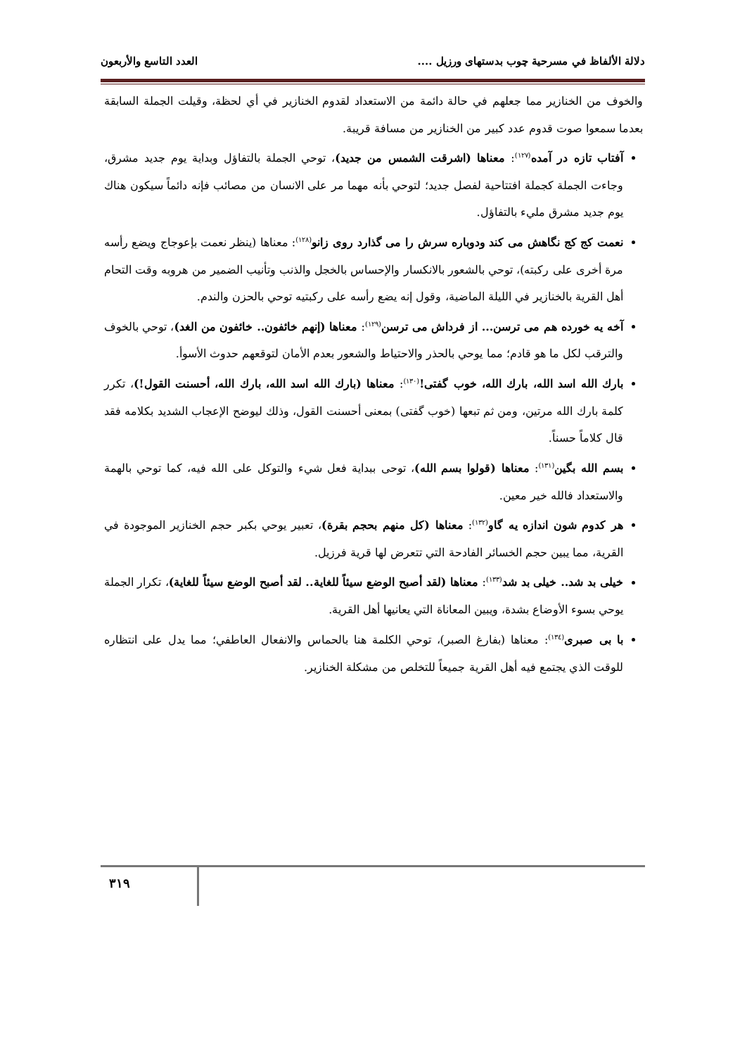دلالة الألفاظ في مسرحية چوب بدستهاى ورزيل .... العدد التاسع والأربعون
والخوف من الخنازير مما جعلهم في حالة دائمة من الاستعداد لقدوم الخنازير في أي لحظة، وقيلت الجملة السابقة بعدما سمعوا صوت قدوم عدد كبير من الخنازير من مسافة قريبة.
آفتاب تازه در آمده<sup>(١٢٧)</sup>: معناها (اشرقت الشمس من جديد)، توحي الجملة بالتفاؤل وبداية يوم جديد مشرق، وجاءت الجملة كجملة افتتاحية لفصل جديد؛ لتوحي بأنه مهما مر على الانسان من مصائب فإنه دائماً سيكون هناك يوم جديد مشرق مليء بالتفاؤل.
نعمت كج كج نگاهش مى كند ودوباره سرش را مى گذارد روى زانو<sup>(١٢٨)</sup>: معناها (ينظر نعمت بإعوجاج ويضع رأسه مرة أخرى على ركبته)، توحي بالشعور بالانكسار والإحساس بالخجل والذنب وتأنيب الضمير من هروبه وقت التحام أهل القرية بالخنازير في الليلة الماضية، وقول إنه يضع رأسه على ركبتيه توحي بالحزن والندم.
آخه يه خورده هم مى ترسن... از فرداش مى ترسن<sup>(١٢٩)</sup>: معناها (إنهم خائفون.. خائفون من الغد)، توحي بالخوف والترقب لكل ما هو قادم؛ مما يوحي بالحذر والاحتياط والشعور بعدم الأمان لتوقعهم حدوث الأسوأ.
بارك الله اسد الله، بارك الله، خوب گفتى!<sup>(١٣٠)</sup>: معناها (بارك الله اسد الله، بارك الله، أحسنت القول!)، تكرر كلمة بارك الله مرتين، ومن ثم تبعها (خوب گفتى) بمعنى أحسنت القول، وذلك ليوضح الإعجاب الشديد بكلامه فقد قال كلاماً حسناً.
بسم الله بگين<sup>(١٣١)</sup>: معناها (قولوا بسم الله)، توحى ببداية فعل شيء والتوكل على الله فيه، كما توحي بالهمة والاستعداد فالله خير معين.
هر كدوم شون اندازه يه گاو<sup>(١٣٢)</sup>: معناها (كل منهم بحجم بقرة)، تعبير يوحي بكبر حجم الخنازير الموجودة في القرية، مما يبين حجم الخسائر الفادحة التي تتعرض لها قرية فرزيل.
خيلى بد شد.. خيلى بد شد<sup>(١٣٣)</sup>: معناها (لقد أصبح الوضع سيئاً للغاية.. لقد أصبح الوضع سيئاً للغاية)، تكرار الجملة يوحي بسوء الأوضاع بشدة، ويبين المعاناة التي يعانيها أهل القرية.
با بى صبرى<sup>(١٣٤)</sup>: معناها (بفارغ الصبر)، توحي الكلمة هنا بالحماس والانفعال العاطفي؛ مما يدل على انتظاره للوقت الذي يجتمع فيه أهل القرية جميعاً للتخلص من مشكلة الخنازير.
٣١٩